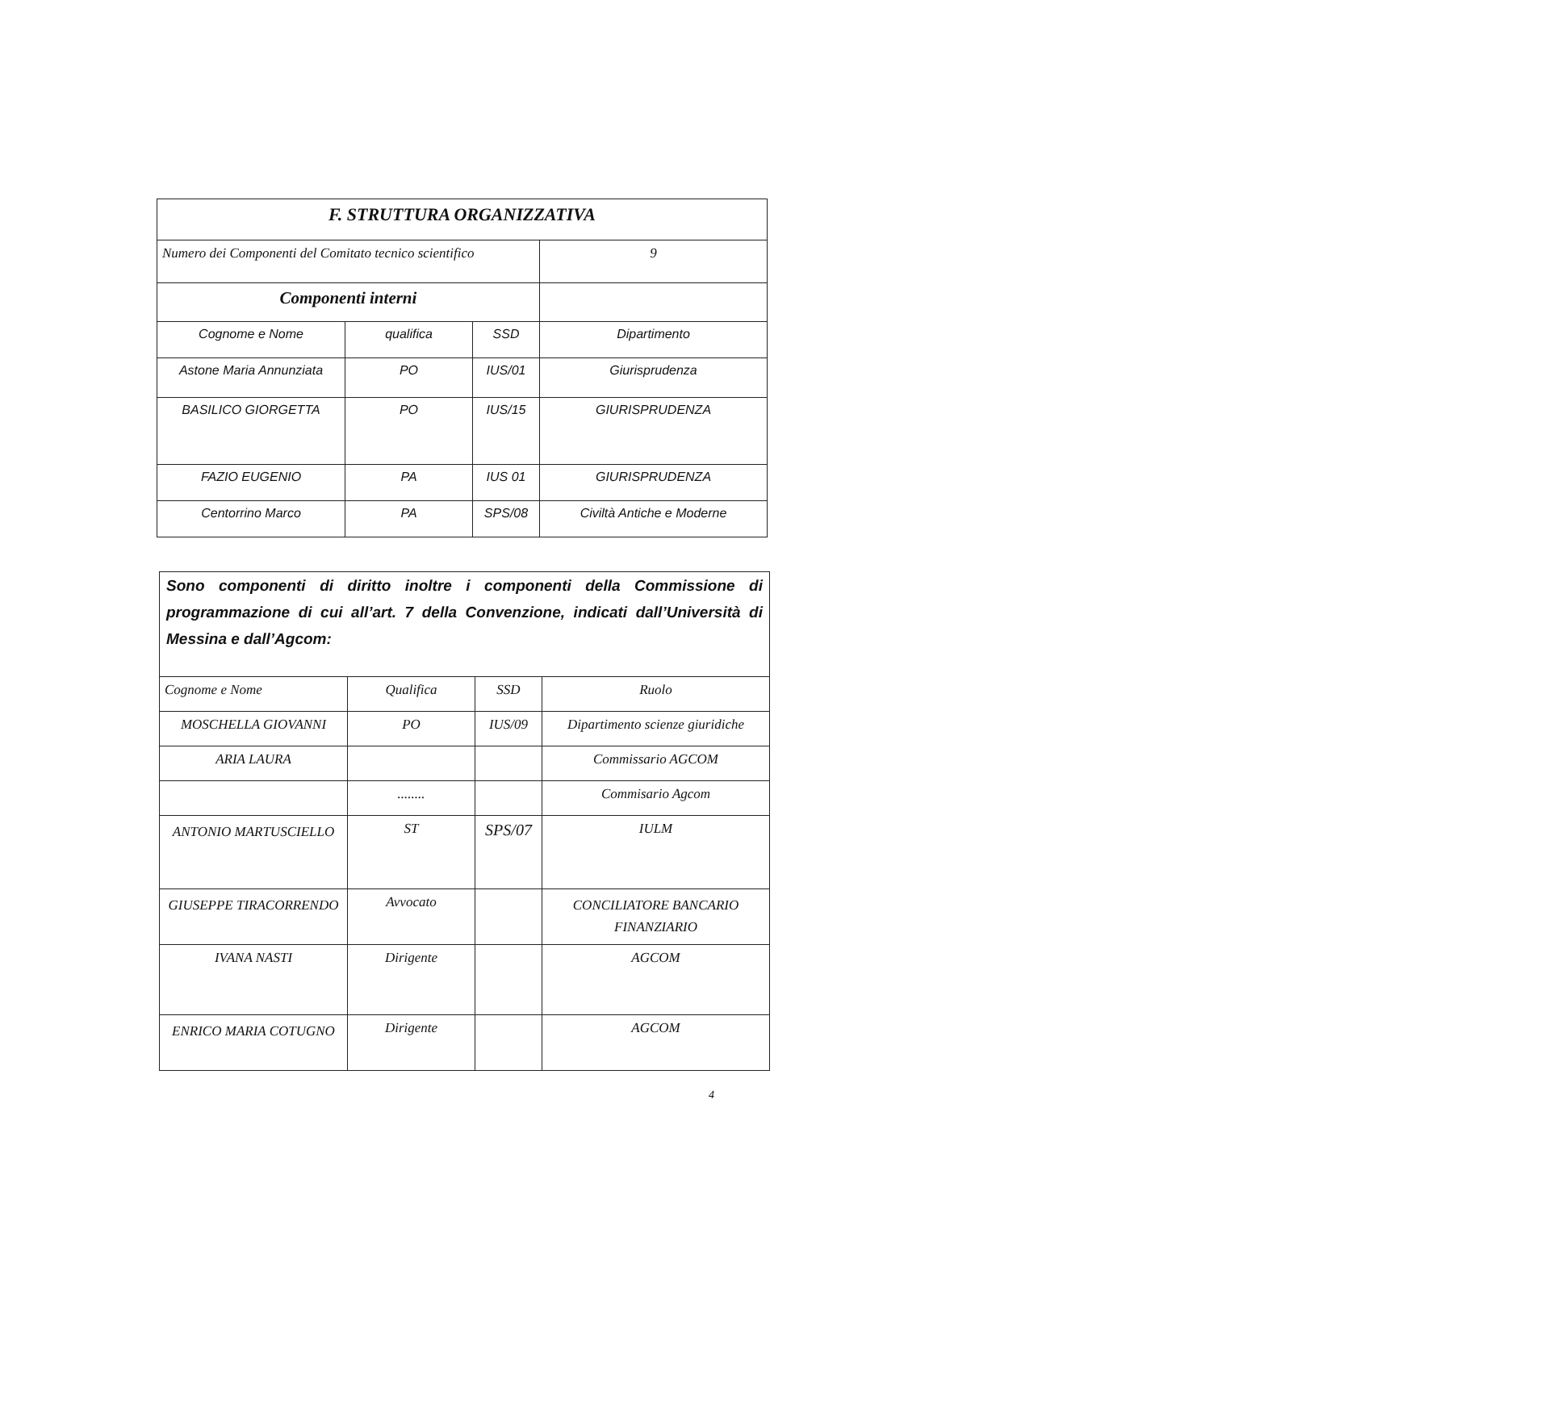| F. STRUTTURA ORGANIZZATIVA | | | |
| --- | --- | --- | --- |
| Numero dei Componenti del Comitato tecnico scientifico | | | 9 |
| Componenti interni | | | |
| Cognome e Nome | qualifica | SSD | Dipartimento |
| Astone Maria Annunziata | PO | IUS/01 | Giurisprudenza |
| BASILICO GIORGETTA | PO | IUS/15 | GIURISPRUDENZA |
| FAZIO EUGENIO | PA | IUS 01 | GIURISPRUDENZA |
| Centorrino Marco | PA | SPS/08 | Civiltà Antiche e Moderne |
| Sono componenti di diritto inoltre i componenti della Commissione di programmazione di cui all’art. 7 della Convenzione, indicati dall’Università di Messina e dall’Agcom: | | | |
| Cognome e Nome | Qualifica | SSD | Ruolo |
| MOSCHELLA GIOVANNI | PO | IUS/09 | Dipartimento scienze giuridiche |
| ARIA LAURA | | | Commissario AGCOM |
| | ........ | | Commisario Agcom |
| ANTONIO MARTUSCIELLO | ST | SPS/07 | IULM |
| GIUSEPPE TIRACORRENDO | Avvocato | | CONCILIATORE BANCARIO FINANZIARIO |
| IVANA NASTI | Dirigente | | AGCOM |
| ENRICO MARIA COTUGNO | Dirigente | | AGCOM |
4